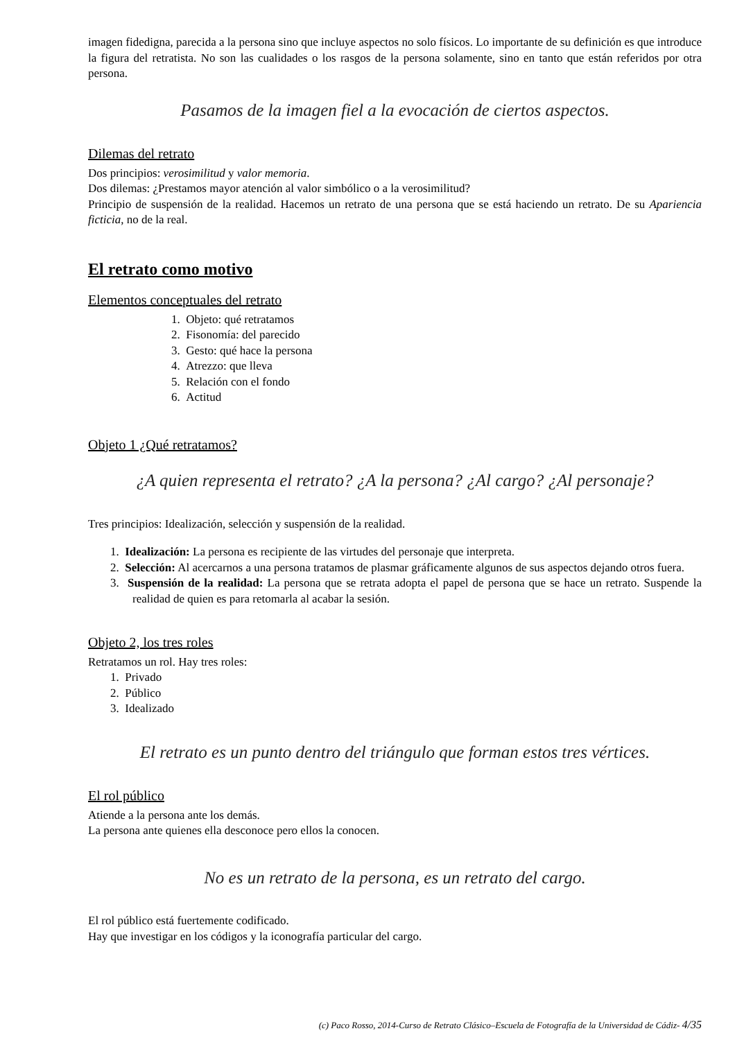imagen fidedigna, parecida a la persona sino que incluye aspectos no solo físicos. Lo importante de su definición es que introduce la figura del retratista. No son las cualidades o los rasgos de la persona solamente, sino en tanto que están referidos por otra persona.
Pasamos de la imagen fiel a la evocación de ciertos aspectos.
Dilemas del retrato
Dos principios: verosimilitud y valor memoria.
Dos dilemas: ¿Prestamos mayor atención al valor simbólico o a la verosimilitud?
Principio de suspensión de la realidad. Hacemos un retrato de una persona que se está haciendo un retrato. De su Apariencia ficticia, no de la real.
El retrato como motivo
Elementos conceptuales del retrato
1. Objeto: qué retratamos
2. Fisonomía: del parecido
3. Gesto: qué hace la persona
4. Atrezzo: que lleva
5. Relación con el fondo
6. Actitud
Objeto 1 ¿Qué retratamos?
¿A quien representa el retrato? ¿A la persona? ¿Al cargo? ¿Al personaje?
Tres principios: Idealización, selección y suspensión de la realidad.
1. Idealización: La persona es recipiente de las virtudes del personaje que interpreta.
2. Selección: Al acercarnos a una persona tratamos de plasmar gráficamente algunos de sus aspectos dejando otros fuera.
3. Suspensión de la realidad: La persona que se retrata adopta el papel de persona que se hace un retrato. Suspende la realidad de quien es para retomarla al acabar la sesión.
Objeto 2, los tres roles
Retratamos un rol. Hay tres roles:
1. Privado
2. Público
3. Idealizado
El retrato es un punto dentro del triángulo que forman estos tres vértices.
El rol público
Atiende a la persona ante los demás.
La persona ante quienes ella desconoce pero ellos la conocen.
No es un retrato de la persona, es un retrato del cargo.
El rol público está fuertemente codificado.
Hay que investigar en los códigos y la iconografía particular del cargo.
(c) Paco Rosso, 2014-Curso de Retrato Clásico–Escuela de Fotografía de la Universidad de Cádiz- 4/35